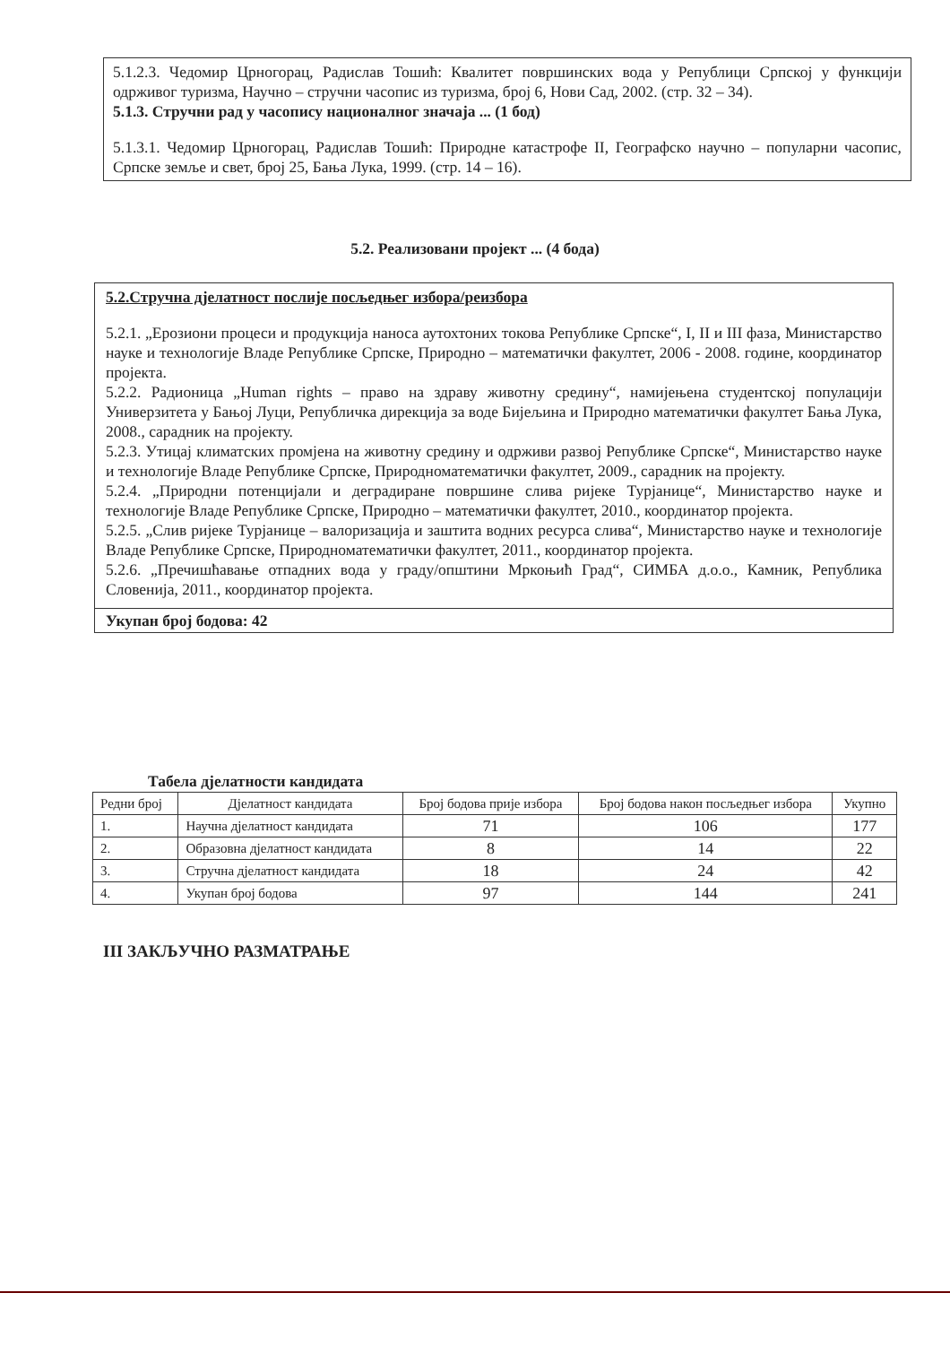5.1.2.3. Чедомир Црногорац, Радислав Тошић: Квалитет површинских вода у Републици Српској у функцији одрживог туризма, Научно – стручни часопис из туризма, број 6, Нови Сад, 2002. (стр. 32 – 34).
5.1.3. Стручни рад у часопису националног значаја ... (1 бод)
5.1.3.1. Чедомир Црногорац, Радислав Тошић: Природне катастрофе II, Географско научно – популарни часопис, Српске земље и свет, број 25, Бања Лука, 1999. (стр. 14 – 16).
5.2. Реализовани пројект ... (4 бода)
5.2.Стручна дјелатност послије посљедњег избора/реизбора
5.2.1. „Ерозиони процеси и продукција наноса аутохтоних токова Републике Српске“, I, II и III фаза, Министарство науке и технологије Владе Републике Српске, Природно – математички факултет, 2006 - 2008. године, координатор пројекта.
5.2.2. Радионица „Human rights – право на здраву животну средину“, намијењена студентској популацији Универзитета у Бањој Луци, Републичка дирекција за воде Бијељина и Природно математички факултет Бања Лука, 2008., сарадник на пројекту.
5.2.3. Утицај климатских промјена на животну средину и одрживи развој Републике Српске“, Министарство науке и технологије Владе Републике Српске, Природноматематички факултет, 2009., сарадник на пројекту.
5.2.4. „Природни потенцијали и деградиране површине слива ријеке Турјанице“, Министарство науке и технологије Владе Републике Српске, Природно – математички факултет, 2010., координатор пројекта.
5.2.5. „Слив ријеке Турјанице – валоризација и заштита водних ресурса слива“, Министарство науке и технологије Владе Републике Српске, Природноматематички факултет, 2011., координатор пројекта.
5.2.6. „Пречишћавање отпадних вода у граду/општини Мркоњић Град“, СИМБА д.о.о., Камник, Република Словенија, 2011., координатор пројекта.
Укупан број бодова: 42
Табела дјелатности кандидата
| Редни број | Дјелатност кандидата | Број бодова прије избора | Број бодова након посљедњег избора | Укупно |
| --- | --- | --- | --- | --- |
| 1. | Научна дјелатност кандидата | 71 | 106 | 177 |
| 2. | Образовна дјелатност кандидата | 8 | 14 | 22 |
| 3. | Стручна дјелатност кандидата | 18 | 24 | 42 |
| 4. | Укупан број бодова | 97 | 144 | 241 |
III ЗАКЉУЧНО РАЗМАТРАЊЕ